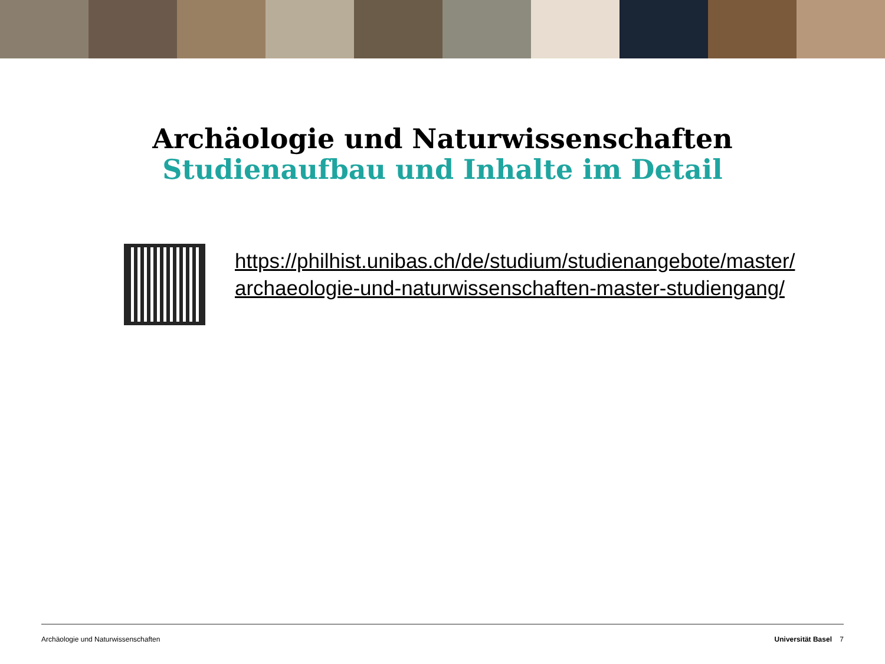Archäologie und Naturwissenschaften
Studienaufbau und Inhalte im Detail
https://philhist.unibas.ch/de/studium/studienangebote/master/
archaeologie-und-naturwissenschaften-master-studiengang/
Archäologie und Naturwissenschaften Universität Basel 7